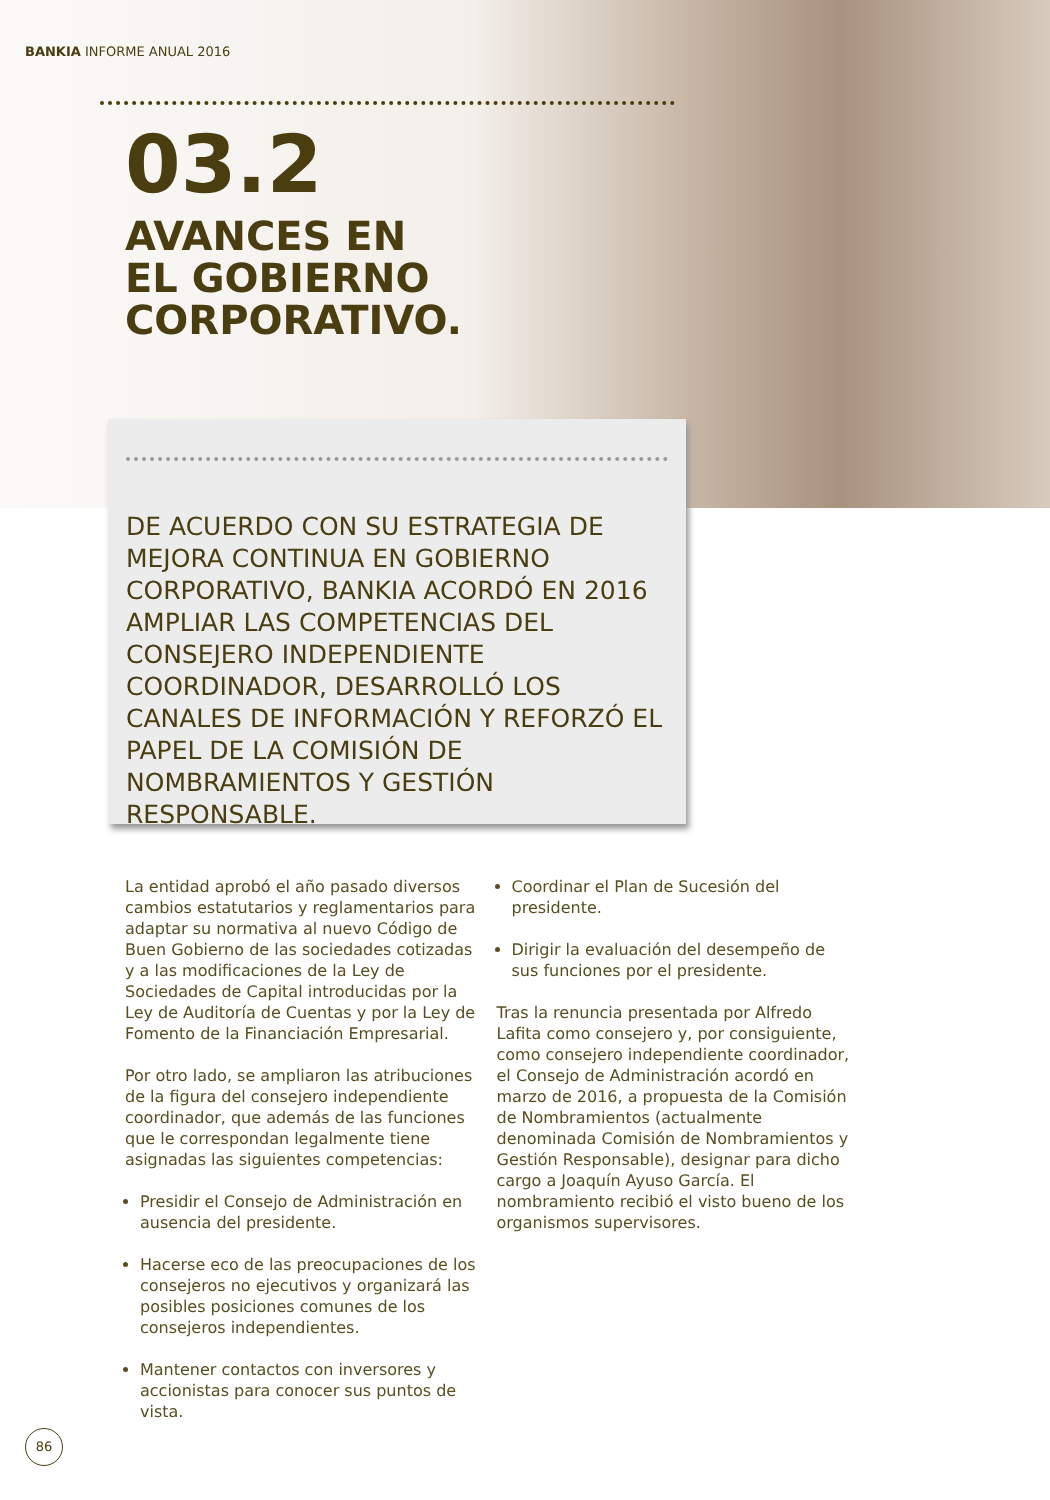BANKIA INFORME ANUAL 2016
03.2
AVANCES EN
EL GOBIERNO
CORPORATIVO.
DE ACUERDO CON SU ESTRATEGIA DE MEJORA CONTINUA EN GOBIERNO CORPORATIVO, BANKIA ACORDÓ EN 2016 AMPLIAR LAS COMPETENCIAS DEL CONSEJERO INDEPENDIENTE COORDINADOR, DESARROLLÓ LOS CANALES DE INFORMACIÓN Y REFORZÓ EL PAPEL DE LA COMISIÓN DE NOMBRAMIENTOS Y GESTIÓN RESPONSABLE.
La entidad aprobó el año pasado diversos cambios estatutarios y reglamentarios para adaptar su normativa al nuevo Código de Buen Gobierno de las sociedades cotizadas y a las modificaciones de la Ley de Sociedades de Capital introducidas por la Ley de Auditoría de Cuentas y por la Ley de Fomento de la Financiación Empresarial.
Por otro lado, se ampliaron las atribuciones de la figura del consejero independiente coordinador, que además de las funciones que le correspondan legalmente tiene asignadas las siguientes competencias:
Presidir el Consejo de Administración en ausencia del presidente.
Hacerse eco de las preocupaciones de los consejeros no ejecutivos y organizará las posibles posiciones comunes de los consejeros independientes.
Mantener contactos con inversores y accionistas para conocer sus puntos de vista.
Coordinar el Plan de Sucesión del presidente.
Dirigir la evaluación del desempeño de sus funciones por el presidente.
Tras la renuncia presentada por Alfredo Lafita como consejero y, por consiguiente, como consejero independiente coordinador, el Consejo de Administración acordó en marzo de 2016, a propuesta de la Comisión de Nombramientos (actualmente denominada Comisión de Nombramientos y Gestión Responsable), designar para dicho cargo a Joaquín Ayuso García. El nombramiento recibió el visto bueno de los organismos supervisores.
86